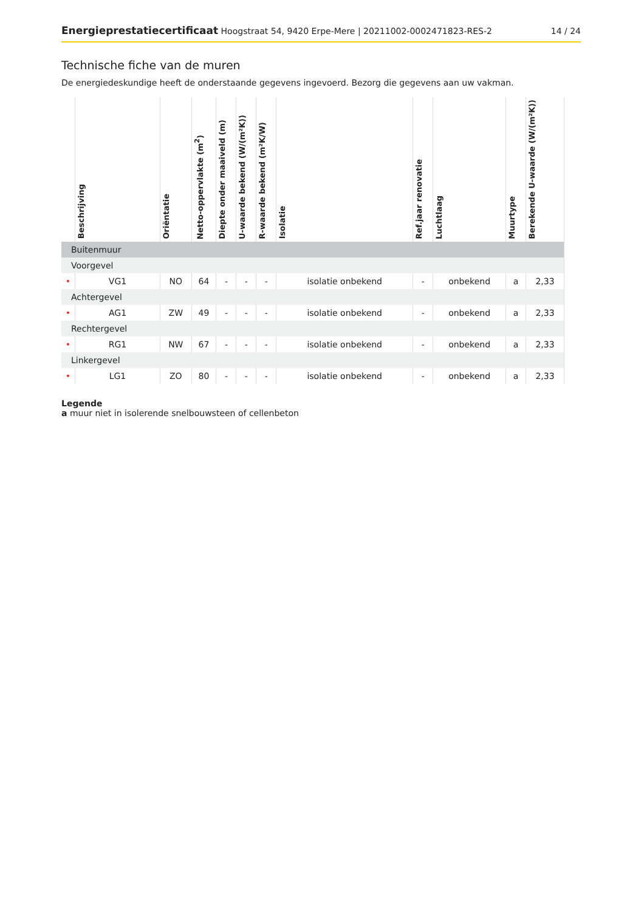Energieprestatiecertificaat Hoogstraat 54, 9420 Erpe-Mere | 20211002-0002471823-RES-2 14 / 24
Technische fiche van de muren
De energiedeskundige heeft de onderstaande gegevens ingevoerd. Bezorg die gegevens aan uw vakman.
| | Beschrijving | Oriëntatie | Netto-oppervlakte (m<sup>2</sup>) | Diepte onder maaiveld (m) | U-waarde bekend (W/(m²K)) | R-waarde bekend (m²K/W) | Isolatie | Ref.jaar renovatie | Luchtlaag | Muurtype | Berekende U-waarde (W/(m²K)) |
| --- | --- | --- | --- | --- | --- | --- | --- | --- | --- | --- | --- |
| Buitenmuur | | | | | | | | | | | |
| Voorgevel | | | | | | | | | | | |
| • | VG1 | NO | 64 | - | - | - | isolatie onbekend | - | onbekend | a | 2,33 |
| Achtergevel | | | | | | | | | | | |
| • | AG1 | ZW | 49 | - | - | - | isolatie onbekend | - | onbekend | a | 2,33 |
| Rechtergevel | | | | | | | | | | | |
| • | RG1 | NW | 67 | - | - | - | isolatie onbekend | - | onbekend | a | 2,33 |
| Linkergevel | | | | | | | | | | | |
| • | LG1 | ZO | 80 | - | - | - | isolatie onbekend | - | onbekend | a | 2,33 |
Legende
a muur niet in isolerende snelbouwsteen of cellenbeton